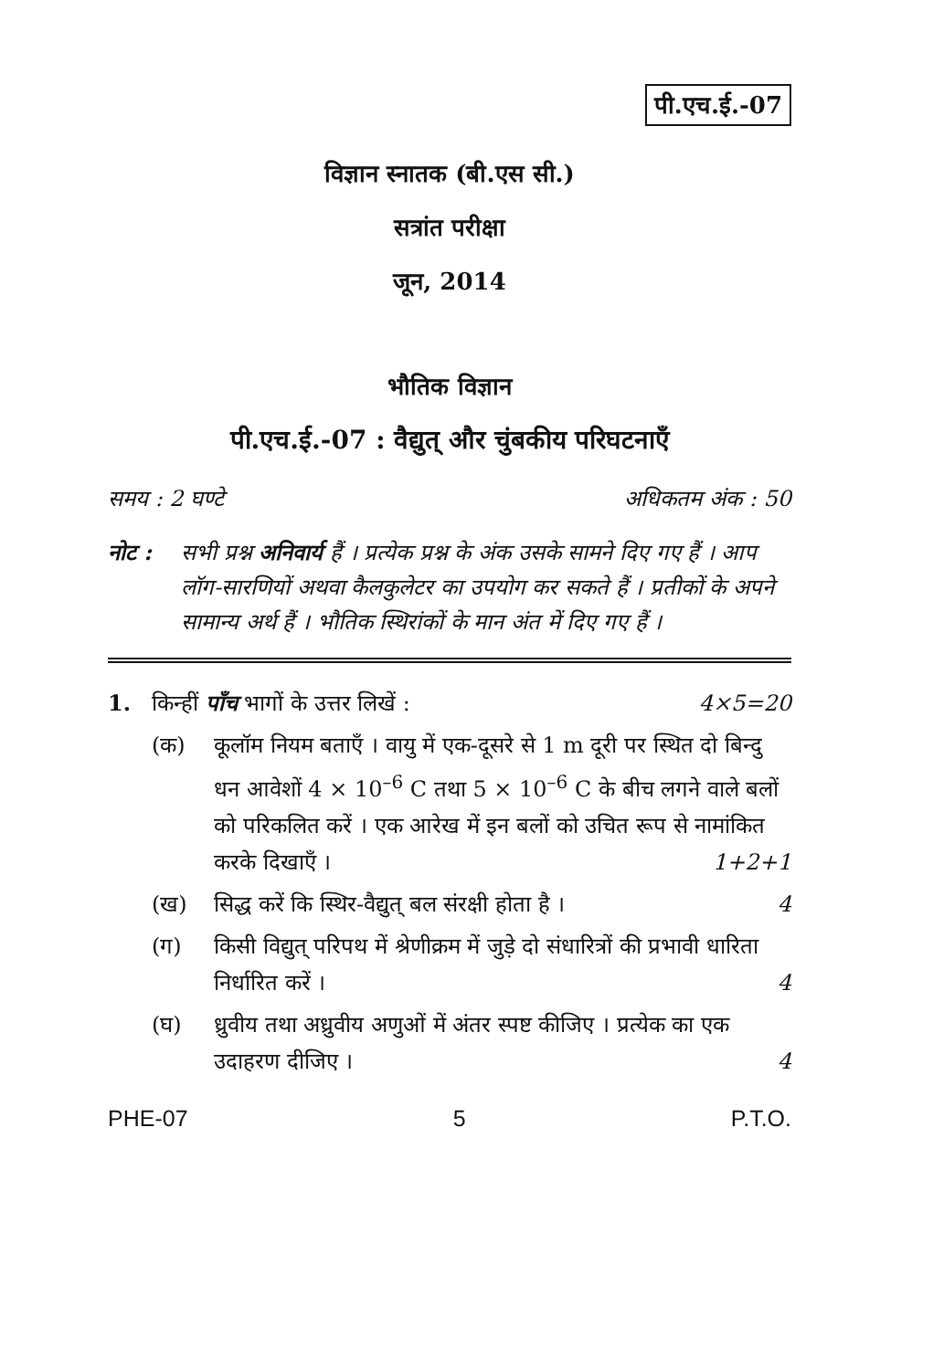पी.एच.ई.-07
विज्ञान स्नातक (बी.एस सी.)
सत्रांत परीक्षा
जून, 2014
भौतिक विज्ञान
पी.एच.ई.-07 : वैद्युत् और चुंबकीय परिघटनाएँ
समय : 2 घण्टे अधिकतम अंक : 50
नोट : सभी प्रश्न अनिवार्य हैं । प्रत्येक प्रश्न के अंक उसके सामने दिए गए हैं । आप लॉग-सारणियों अथवा कैलकुलेटर का उपयोग कर सकते हैं । प्रतीकों के अपने सामान्य अर्थ हैं । भौतिक स्थिरांकों के मान अंत में दिए गए हैं ।
1. किन्हीं पाँच भागों के उत्तर लिखें : 4×5=20
(क) कूलॉम नियम बताएँ । वायु में एक-दूसरे से 1 m दूरी पर स्थित दो बिन्दु धन आवेशों 4 × 10<sup>–6</sup> C तथा 5 × 10<sup>–6</sup> C के बीच लगने वाले बलों को परिकलित करें । एक आरेख में इन बलों को उचित रूप से नामांकित करके दिखाएँ ।
1+2+1
(ख) सिद्ध करें कि स्थिर-वैद्युत् बल संरक्षी होता है ।
4
(ग) किसी विद्युत् परिपथ में श्रेणीक्रम में जुड़े दो संधारित्रों की प्रभावी धारिता निर्धारित करें ।
4
(घ) ध्रुवीय तथा अध्रुवीय अणुओं में अंतर स्पष्ट कीजिए । प्रत्येक का एक उदाहरण दीजिए ।
4
PHE-07 5 P.T.O.